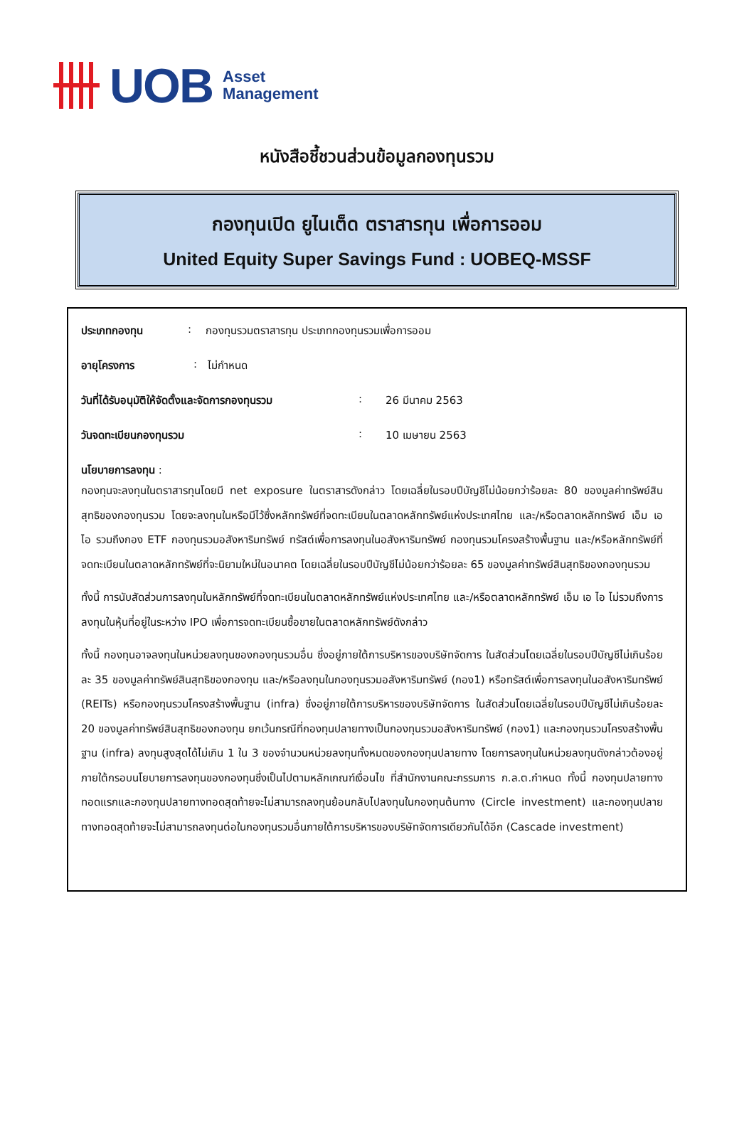UOB Asset
Management
หนังสือชี้ชวนส่วนข้อมูลกองทุนรวม
กองทุนเปิด ยูไนเต็ด ตราสารทุน เพื่อการออม
United Equity Super Savings Fund : UOBEQ-MSSF
ประเภทกองทุน: กองทุนรวมตราสารทุน ประเภทกองทุนรวมเพื่อการออม
อายุโครงการ: ไม่กำหนด
วันที่ได้รับอนุมัติให้จัดตั้งและจัดการกองทุนรวม: 26 มีนาคม 2563
วันจดทะเบียนกองทุนรวม: 10 เมษายน 2563
นโยบายการลงทุน :
กองทุนจะลงทุนในตราสารทุนโดยมี net exposure ในตราสารดังกล่าว โดยเฉลี่ยในรอบปีบัญชีไม่น้อยกว่าร้อยละ 80 ของมูลค่าทรัพย์สินสุทธิของกองทุนรวม โดยจะลงทุนในหรือมีไว้ซึ่งหลักทรัพย์ที่จดทะเบียนในตลาดหลักทรัพย์แห่งประเทศไทย และ/หรือตลาดหลักทรัพย์ เอ็ม เอ ไอ รวมถึงกอง ETF กองทุนรวมอสังหาริมทรัพย์ ทรัสต์เพื่อการลงทุนในอสังหาริมทรัพย์ กองทุนรวมโครงสร้างพื้นฐาน และ/หรือหลักทรัพย์ที่จดทะเบียนในตลาดหลักทรัพย์ที่จะนิยามใหม่ในอนาคต โดยเฉลี่ยในรอบปีบัญชีไม่น้อยกว่าร้อยละ 65 ของมูลค่าทรัพย์สินสุทธิของกองทุนรวม
ทั้งนี้ การนับสัดส่วนการลงทุนในหลักทรัพย์ที่จดทะเบียนในตลาดหลักทรัพย์แห่งประเทศไทย และ/หรือตลาดหลักทรัพย์ เอ็ม เอ ไอ ไม่รวมถึงการลงทุนในหุ้นที่อยู่ในระหว่าง IPO เพื่อการจดทะเบียนซื้อขายในตลาดหลักทรัพย์ดังกล่าว
ทั้งนี้ กองทุนอาจลงทุนในหน่วยลงทุนของกองทุนรวมอื่น ซึ่งอยู่ภายใต้การบริหารของบริษัทจัดการ ในสัดส่วนโดยเฉลี่ยในรอบปีบัญชีไม่เกินร้อยละ 35 ของมูลค่าทรัพย์สินสุทธิของกองทุน และ/หรือลงทุนในกองทุนรวมอสังหาริมทรัพย์ (กอง1) หรือทรัสต์เพื่อการลงทุนในอสังหาริมทรัพย์ (REITs) หรือกองทุนรวมโครงสร้างพื้นฐาน (infra) ซึ่งอยู่ภายใต้การบริหารของบริษัทจัดการ ในสัดส่วนโดยเฉลี่ยในรอบปีบัญชีไม่เกินร้อยละ 20 ของมูลค่าทรัพย์สินสุทธิของกองทุน ยกเว้นกรณีที่กองทุนปลายทางเป็นกองทุนรวมอสังหาริมทรัพย์ (กอง1) และกองทุนรวมโครงสร้างพื้นฐาน (infra) ลงทุนสูงสุดได้ไม่เกิน 1 ใน 3 ของจำนวนหน่วยลงทุนทั้งหมดของกองทุนปลายทาง โดยการลงทุนในหน่วยลงทุนดังกล่าวต้องอยู่ภายใต้กรอบนโยบายการลงทุนของกองทุนซึ่งเป็นไปตามหลักเกณฑ์เงื่อนไข ที่สำนักงานคณะกรรมการ ก.ล.ต.กำหนด ทั้งนี้ กองทุนปลายทางทอดแรกและกองทุนปลายทางทอดสุดท้ายจะไม่สามารถลงทุนย้อนกลับไปลงทุนในกองทุนต้นทาง (Circle investment) และกองทุนปลายทางทอดสุดท้ายจะไม่สามารถลงทุนต่อในกองทุนรวมอื่นภายใต้การบริหารของบริษัทจัดการเดียวกันได้อีก (Cascade investment)